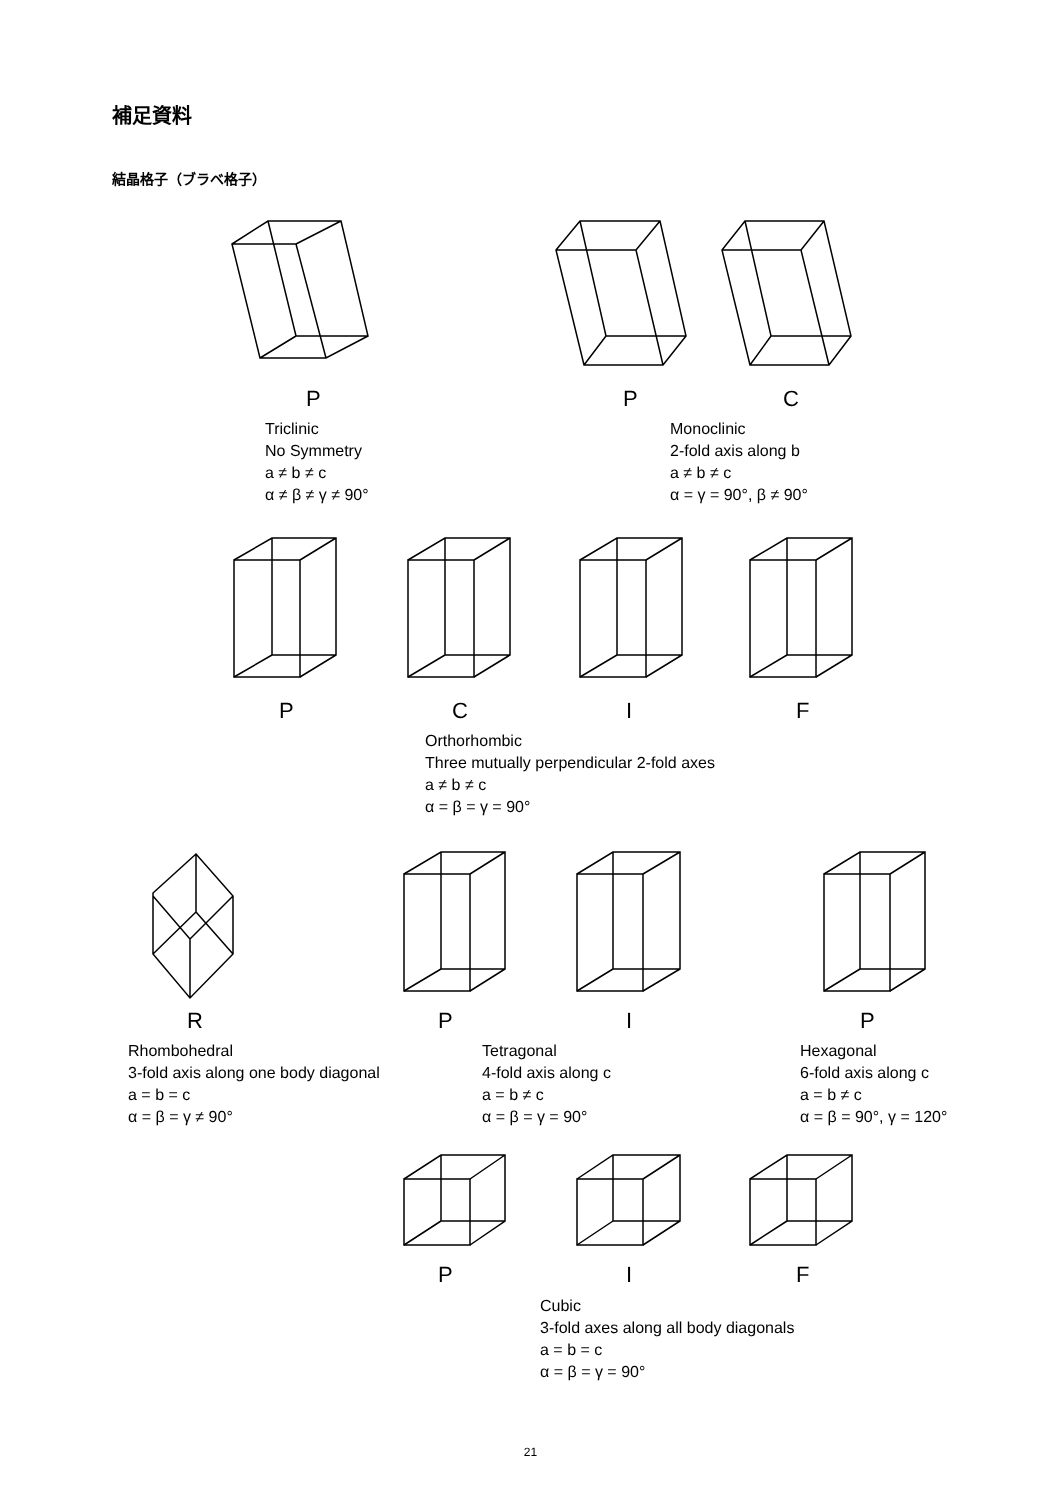補足資料
結晶格子（ブラベ格子）
P P C
Triclinic
No Symmetry
a ≠ b ≠ c
α ≠ β ≠ γ ≠ 90°
Monoclinic
2-fold axis along b
a ≠ b ≠ c
α = γ = 90°, β ≠ 90°
P C I F
Orthorhombic
Three mutually perpendicular 2-fold axes
a ≠ b ≠ c
α = β = γ = 90°
R P I P
Rhombohedral
3-fold axis along one body diagonal
a = b = c
α = β = γ ≠ 90°
Tetragonal
4-fold axis along c
a = b ≠ c
α = β = γ = 90°
Hexagonal
6-fold axis along c
a = b ≠ c
α = β = 90°, γ = 120°
P I F
Cubic
3-fold axes along all body diagonals
a = b = c
α = β = γ = 90°
21